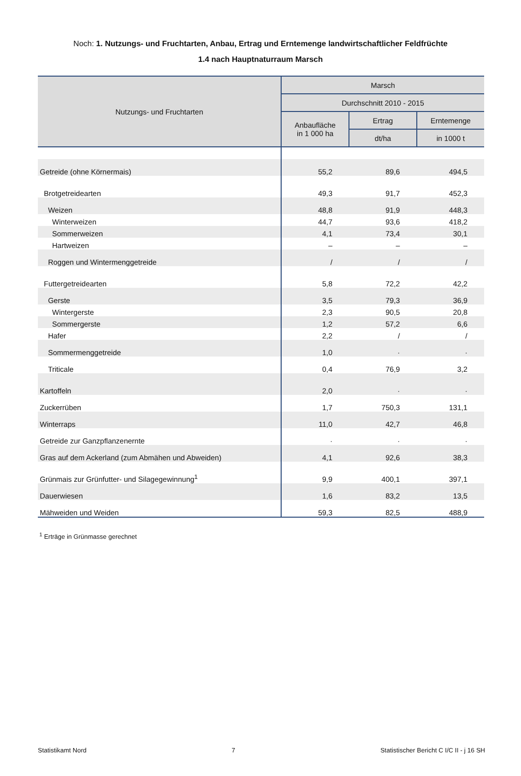Noch: 1. Nutzungs- und Fruchtarten, Anbau, Ertrag und Erntemenge landwirtschaftlicher Feldfrüchte
1.4 nach Hauptnaturraum Marsch
| Nutzungs- und Fruchtarten | Marsch | | |
| --- | --- | --- | --- |
| | Durchschnitt 2010 - 2015 | | |
| | Anbaufläche in 1 000 ha | Ertrag | Erntemenge |
| | | dt/ha | in 1000 t |
| Getreide (ohne Körnermais) | 55,2 | 89,6 | 494,5 |
| Brotgetreidearten | 49,3 | 91,7 | 452,3 |
| Weizen | 48,8 | 91,9 | 448,3 |
| Winterweizen | 44,7 | 93,6 | 418,2 |
| Sommerweizen | 4,1 | 73,4 | 30,1 |
| Hartweizen | – | – | – |
| Roggen und Wintermenggetreide | / | / | / |
| Futtergetreidearten | 5,8 | 72,2 | 42,2 |
| Gerste | 3,5 | 79,3 | 36,9 |
| Wintergerste | 2,3 | 90,5 | 20,8 |
| Sommergerste | 1,2 | 57,2 | 6,6 |
| Hafer | 2,2 | / | / |
| Sommermenggetreide | 1,0 | · | · |
| Triticale | 0,4 | 76,9 | 3,2 |
| Kartoffeln | 2,0 | · | · |
| Zuckerrüben | 1,7 | 750,3 | 131,1 |
| Winterraps | 11,0 | 42,7 | 46,8 |
| Getreide zur Ganzpflanzenernte | · | · | · |
| Gras auf dem Ackerland (zum Abmähen und Abweiden) | 4,1 | 92,6 | 38,3 |
| Grünmais zur Grünfutter- und Silagegewinnung<sup>1</sup> | 9,9 | 400,1 | 397,1 |
| Dauerwiesen | 1,6 | 83,2 | 13,5 |
| Mähweiden und Weiden | 59,3 | 82,5 | 488,9 |
<sup>1</sup> Erträge in Grünmasse gerechnet
Statistikamt Nord 7 Statistischer Bericht C I/C II - j 16 SH